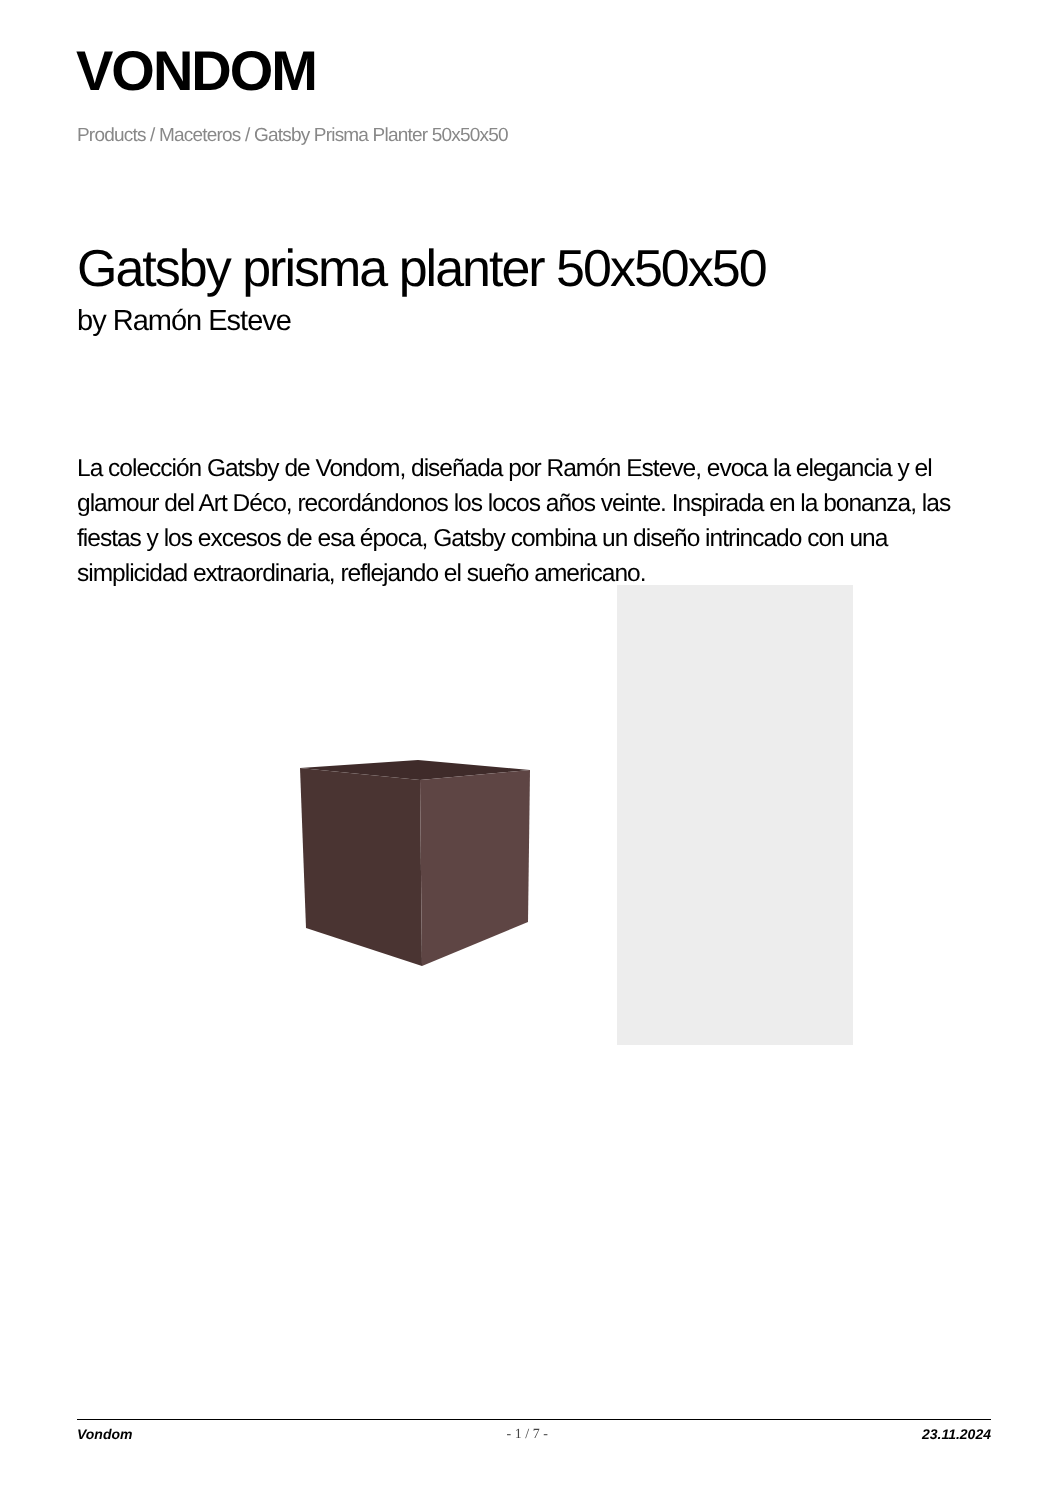VONDOM
Products / Maceteros / Gatsby Prisma Planter 50x50x50
Gatsby prisma planter 50x50x50
by Ramón Esteve
La colección Gatsby de Vondom, diseñada por Ramón Esteve, evoca la elegancia y el glamour del Art Déco, recordándonos los locos años veinte. Inspirada en la bonanza, las fiestas y los excesos de esa época, Gatsby combina un diseño intrincado con una simplicidad extraordinaria, reflejando el sueño americano.
Vondom - 1 / 7 - 23.11.2024